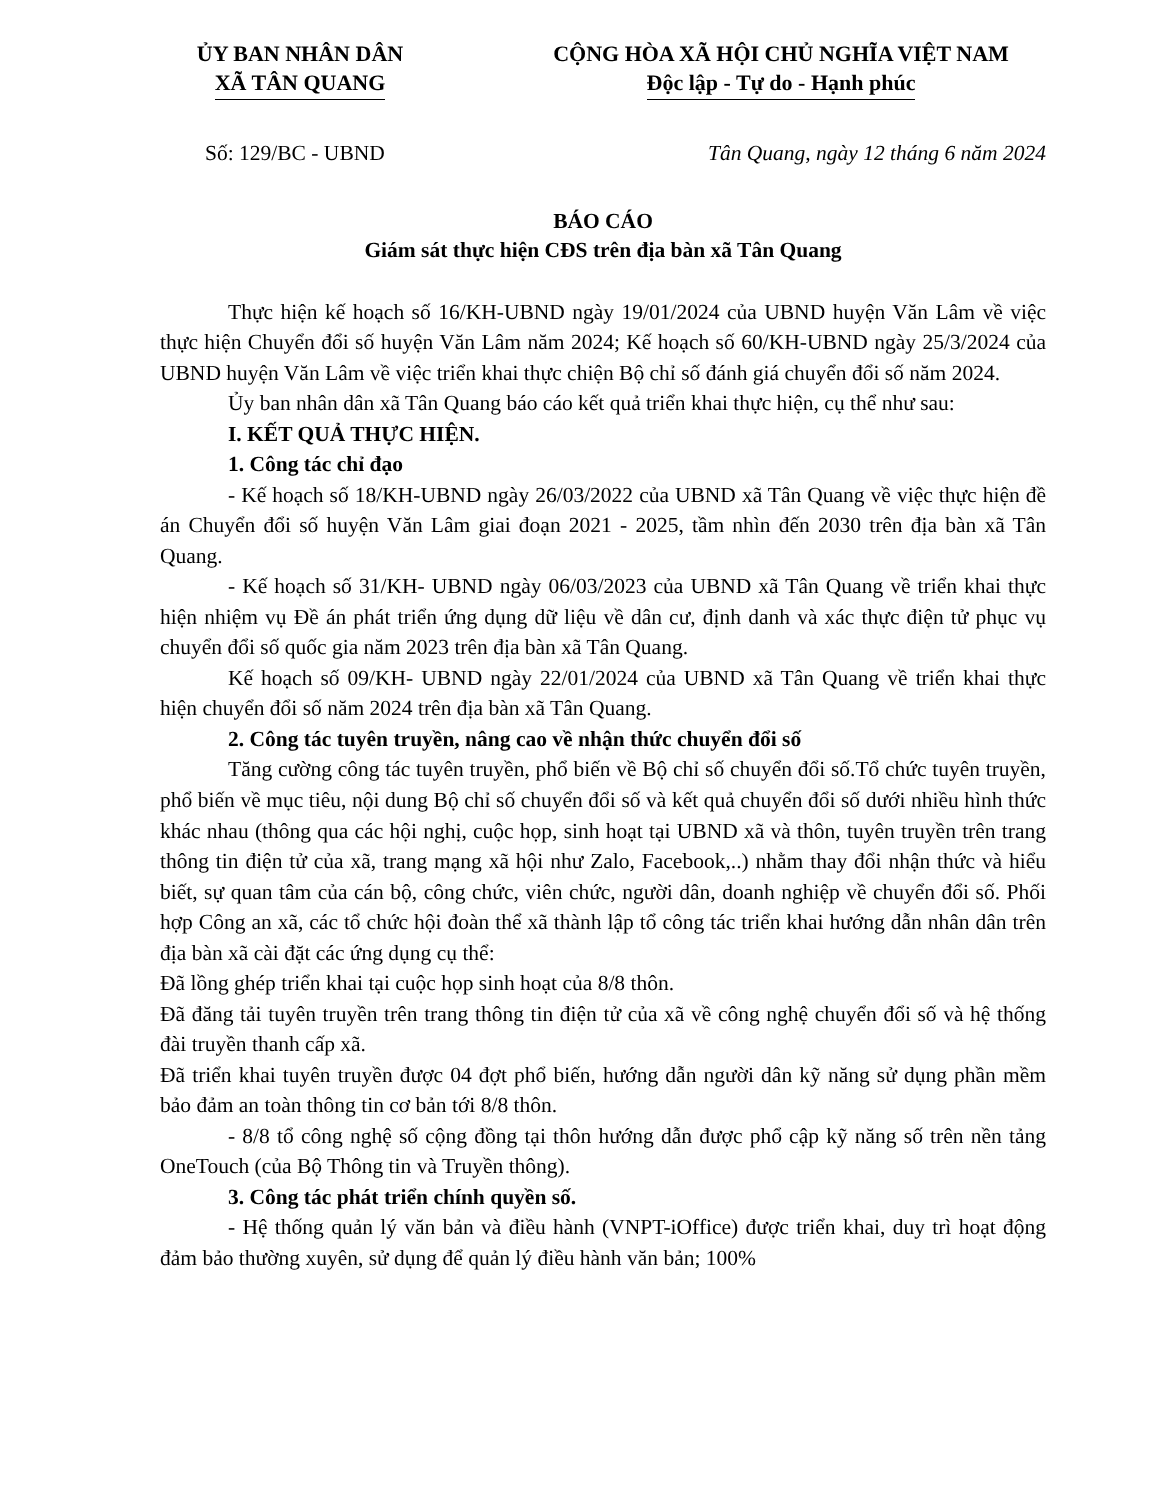ỦY BAN NHÂN DÂN
XÃ TÂN QUANG
CỘNG HÒA XÃ HỘI CHỦ NGHĨA VIỆT NAM
Độc lập - Tự do - Hạnh phúc
Số: 129/BC - UBND Tân Quang, ngày 12 tháng 6 năm 2024
BÁO CÁO
Giám sát thực hiện CĐS trên địa bàn xã Tân Quang
Thực hiện kế hoạch số 16/KH-UBND ngày 19/01/2024 của UBND huyện Văn Lâm về việc thực hiện Chuyển đổi số huyện Văn Lâm năm 2024; Kế hoạch số 60/KH-UBND ngày 25/3/2024 của UBND huyện Văn Lâm về việc triển khai thực chiện Bộ chỉ số đánh giá chuyển đổi số năm 2024.
Ủy ban nhân dân xã Tân Quang báo cáo kết quả triển khai thực hiện, cụ thể như sau:
I. KẾT QUẢ THỰC HIỆN.
1. Công tác chỉ đạo
- Kế hoạch số 18/KH-UBND ngày 26/03/2022 của UBND xã Tân Quang về việc thực hiện đề án Chuyển đổi số huyện Văn Lâm giai đoạn 2021 - 2025, tầm nhìn đến 2030 trên địa bàn xã Tân Quang.
- Kế hoạch số 31/KH- UBND ngày 06/03/2023 của UBND xã Tân Quang về triển khai thực hiện nhiệm vụ Đề án phát triển ứng dụng dữ liệu về dân cư, định danh và xác thực điện tử phục vụ chuyển đổi số quốc gia năm 2023 trên địa bàn xã Tân Quang.
Kế hoạch số 09/KH- UBND ngày 22/01/2024 của UBND xã Tân Quang về triển khai thực hiện chuyển đổi số năm 2024 trên địa bàn xã Tân Quang.
2. Công tác tuyên truyền, nâng cao về nhận thức chuyển đổi số
Tăng cường công tác tuyên truyền, phổ biến về Bộ chỉ số chuyển đổi số.Tổ chức tuyên truyền, phổ biến về mục tiêu, nội dung Bộ chỉ số chuyển đổi số và kết quả chuyển đổi số dưới nhiều hình thức khác nhau (thông qua các hội nghị, cuộc họp, sinh hoạt tại UBND xã và thôn, tuyên truyền trên trang thông tin điện tử của xã, trang mạng xã hội như Zalo, Facebook,..) nhằm thay đổi nhận thức và hiểu biết, sự quan tâm của cán bộ, công chức, viên chức, người dân, doanh nghiệp về chuyển đổi số. Phối hợp Công an xã, các tổ chức hội đoàn thể xã thành lập tổ công tác triển khai hướng dẫn nhân dân trên địa bàn xã cài đặt các ứng dụng cụ thể:
Đã lồng ghép triển khai tại cuộc họp sinh hoạt của 8/8 thôn.
Đã đăng tải tuyên truyền trên trang thông tin điện tử của xã về công nghệ chuyển đổi số và hệ thống đài truyền thanh cấp xã.
Đã triển khai tuyên truyền được 04 đợt phổ biến, hướng dẫn người dân kỹ năng sử dụng phần mềm bảo đảm an toàn thông tin cơ bản tới 8/8 thôn.
- 8/8 tổ công nghệ số cộng đồng tại thôn hướng dẫn được phổ cập kỹ năng số trên nền tảng OneTouch (của Bộ Thông tin và Truyền thông).
3. Công tác phát triển chính quyền số.
- Hệ thống quản lý văn bản và điều hành (VNPT-iOffice) được triển khai, duy trì hoạt động đảm bảo thường xuyên, sử dụng để quản lý điều hành văn bản; 100%